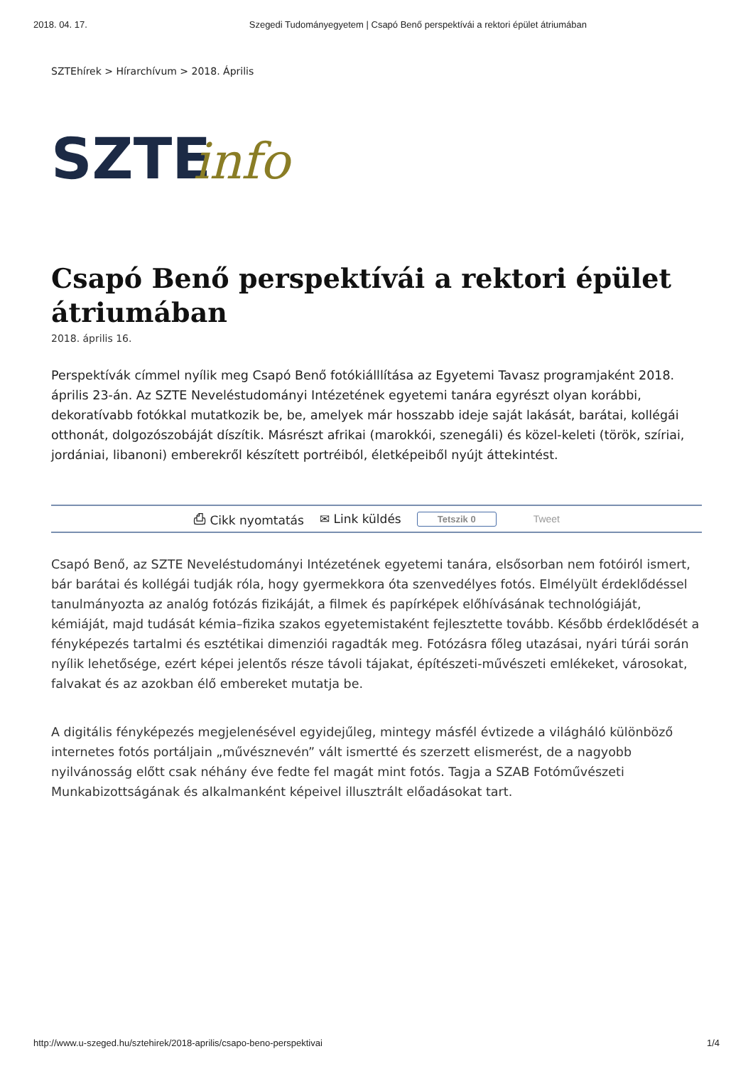2018. 04. 17. Szegedi Tudományegyetem | Csapó Benő perspektívái a rektori épület átriumában
SZTEhírek > Hírarchívum > 2018. Április
SZTE
info
Csapó Benő perspektívái a rektori épület átriumában
2018. április 16.
Perspektívák címmel nyílik meg Csapó Benő fotókiálllítása az Egyetemi Tavasz programjaként 2018. április 23-án. Az SZTE Neveléstudományi Intézetének egyetemi tanára egyrészt olyan korábbi, dekoratívabb fotókkal mutatkozik be, be, amelyek már hosszabb ideje saját lakását, barátai, kollégái otthonát, dolgozószobáját díszítik. Másrészt afrikai (marokkói, szenegáli) és közel-keleti (török, szíriai, jordániai, libanoni) emberekről készített portréiból, életképeiből nyújt áttekintést.
⎙ Cikk nyomtatás ✉ Link küldés Tetszik 0 Tweet
Csapó Benő, az SZTE Neveléstudományi Intézetének egyetemi tanára, elsősorban nem fotóiról ismert, bár barátai és kollégái tudják róla, hogy gyermekkora óta szenvedélyes fotós. Elmélyült érdeklődéssel tanulmányozta az analóg fotózás fizikáját, a filmek és papírképek előhívásának technológiáját, kémiáját, majd tudását kémia–fizika szakos egyetemistaként fejlesztette tovább. Később érdeklődését a fényképezés tartalmi és esztétikai dimenziói ragadták meg. Fotózásra főleg utazásai, nyári túrái során nyílik lehetősége, ezért képei jelentős része távoli tájakat, építészeti-művészeti emlékeket, városokat, falvakat és az azokban élő embereket mutatja be.
A digitális fényképezés megjelenésével egyidejűleg, mintegy másfél évtizede a világháló különböző internetes fotós portáljain „művésznevén” vált ismertté és szerzett elismerést, de a nagyobb nyilvánosság előtt csak néhány éve fedte fel magát mint fotós. Tagja a SZAB Fotóművészeti Munkabizottságának és alkalmanként képeivel illusztrált előadásokat tart.
http://www.u-szeged.hu/sztehirek/2018-aprilis/csapo-beno-perspektivai 1/4